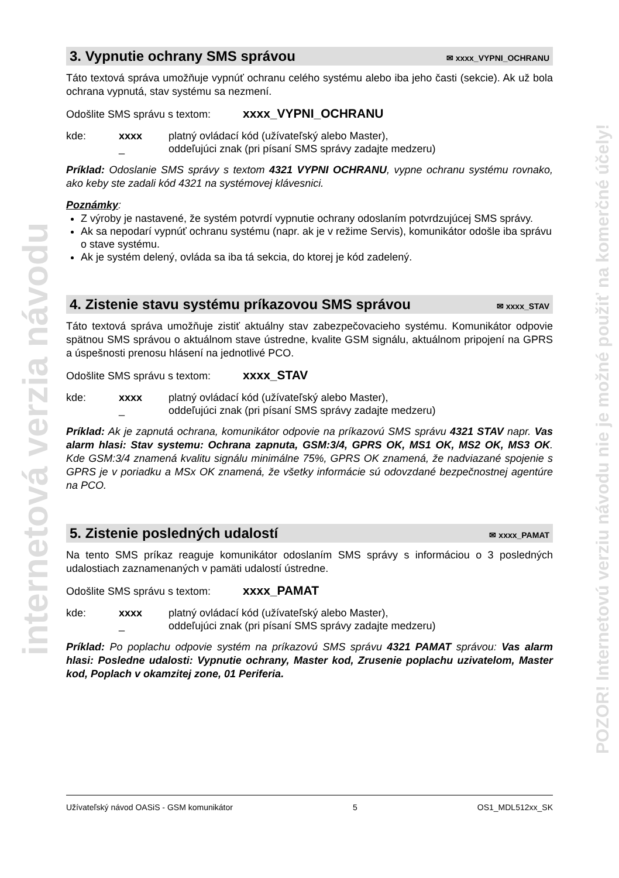3. Vypnutie ochrany SMS správou ✉ xxxx_VYPNI_OCHRANU
Táto textová správa umožňuje vypnúť ochranu celého systému alebo iba jeho časti (sekcie). Ak už bola ochrana vypnutá, stav systému sa nezmení.
Odošlite SMS správu s textom: xxxx_VYPNI_OCHRANU
kde: xxxx platný ovládací kód (užívateľský alebo Master), _ oddeľujúci znak (pri písaní SMS správy zadajte medzeru)
Príklad: Odoslanie SMS správy s textom 4321 VYPNI OCHRANU, vypne ochranu systému rovnako, ako keby ste zadali kód 4321 na systémovej klávesnici.
Poznámky:
Z výroby je nastavené, že systém potvrdí vypnutie ochrany odoslaním potvrdzujúcej SMS správy.
Ak sa nepodarí vypnúť ochranu systému (napr. ak je v režime Servis), komunikátor odošle iba správu o stave systému.
Ak je systém delený, ovláda sa iba tá sekcia, do ktorej je kód zadelený.
4. Zistenie stavu systému príkazovou SMS správou ✉ xxxx_STAV
Táto textová správa umožňuje zistiť aktuálny stav zabezpečovacieho systému. Komunikátor odpovie spätnou SMS správou o aktuálnom stave ústredne, kvalite GSM signálu, aktuálnom pripojení na GPRS a úspešnosti prenosu hlásení na jednotlivé PCO.
Odošlite SMS správu s textom: xxxx_STAV
kde: xxxx platný ovládací kód (užívateľský alebo Master), _ oddeľujúci znak (pri písaní SMS správy zadajte medzeru)
Príklad: Ak je zapnutá ochrana, komunikátor odpovie na príkazovú SMS správu 4321 STAV napr. Vas alarm hlasi: Stav systemu: Ochrana zapnuta, GSM:3/4, GPRS OK, MS1 OK, MS2 OK, MS3 OK. Kde GSM:3/4 znamená kvalitu signálu minimálne 75%, GPRS OK znamená, že nadviazané spojenie s GPRS je v poriadku a MSx OK znamená, že všetky informácie sú odovzdané bezpečnostnej agentúre na PCO.
5. Zistenie posledných udalostí ✉ xxxx_PAMAT
Na tento SMS príkaz reaguje komunikátor odoslaním SMS správy s informáciou o 3 posledných udalostiach zaznamenaných v pamäti udalostí ústredne.
Odošlite SMS správu s textom: xxxx_PAMAT
kde: xxxx platný ovládací kód (užívateľský alebo Master), _ oddeľujúci znak (pri písaní SMS správy zadajte medzeru)
Príklad: Po poplachu odpovie systém na príkazovú SMS správu 4321 PAMAT správou: Vas alarm hlasi: Posledne udalosti: Vypnutie ochrany, Master kod, Zrusenie poplachu uzivatelom, Master kod, Poplach v okamzitej zone, 01 Periferia.
internetová verzia návodu
POZOR! Internetovú verziu návodu nie je možné použiť na komerčné účely!
Užívateľský návod OASiS - GSM komunikátor 5 OS1_MDL512xx_SK